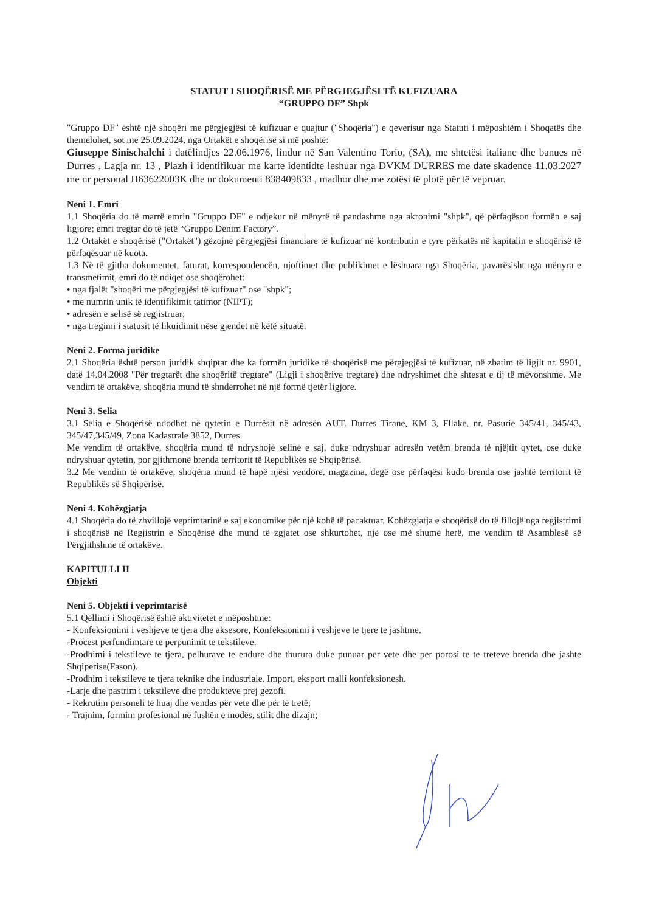STATUT I SHOQËRISË ME PËRGJEGJËSI TË KUFIZUARA
“GRUPPO DF” Shpk
"Gruppo DF" është një shoqëri me përgjegjësi të kufizuar e quajtur ("Shoqëria") e qeverisur nga Statuti i mëposhtëm i Shoqatës dhe themelohet, sot me 25.09.2024, nga Ortakët e shoqërisë si më poshtë:
Giuseppe Sinischalchi i datëlindjes 22.06.1976, lindur në San Valentino Torio, (SA), me shtetësi italiane dhe banues në Durres , Lagja nr. 13 , Plazh i identifikuar me karte identidte leshuar nga DVKM DURRES me date skadence 11.03.2027 me nr personal H63622003K dhe nr dokumenti 838409833 , madhor dhe me zotësi të plotë për të vepruar.
Neni 1. Emri
1.1 Shoqëria do të marrë emrin "Gruppo DF" e ndjekur në mënyrë të pandashme nga akronimi "shpk", që përfaqëson formën e saj ligjore; emri tregtar do të jetë “Gruppo Denim Factory”.
1.2 Ortakët e shoqërisë ("Ortakët") gëzojnë përgjegjësi financiare të kufizuar në kontributin e tyre përkatës në kapitalin e shoqërisë të përfaqësuar në kuota.
1.3 Në të gjitha dokumentet, faturat, korrespondencën, njoftimet dhe publikimet e lëshuara nga Shoqëria, pavarësisht nga mënyra e transmetimit, emri do të ndiqet ose shoqërohet:
• nga fjalët "shoqëri me përgjegjësi të kufizuar" ose "shpk";
• me numrin unik të identifikimit tatimor (NIPT);
• adresën e selisë së regjistruar;
• nga tregimi i statusit të likuidimit nëse gjendet në këtë situatë.
Neni 2. Forma juridike
2.1 Shoqëria është person juridik shqiptar dhe ka formën juridike të shoqërisë me përgjegjësi të kufizuar, në zbatim të ligjit nr. 9901, datë 14.04.2008 "Për tregtarët dhe shoqëritë tregtare" (Ligji i shoqërive tregtare) dhe ndryshimet dhe shtesat e tij të mëvonshme. Me vendim të ortakëve, shoqëria mund të shndërrohet në një formë tjetër ligjore.
Neni 3. Selia
3.1 Selia e Shoqërisë ndodhet në qytetin e Durrësit në adresën AUT. Durres Tirane, KM 3, Fllake, nr. Pasurie 345/41, 345/43, 345/47,345/49, Zona Kadastrale 3852, Durres.
Me vendim të ortakëve, shoqëria mund të ndryshojë selinë e saj, duke ndryshuar adresën vetëm brenda të njëjtit qytet, ose duke ndryshuar qytetin, por gjithmonë brenda territorit të Republikës së Shqipërisë.
3.2 Me vendim të ortakëve, shoqëria mund të hapë njësi vendore, magazina, degë ose përfaqësi kudo brenda ose jashtë territorit të Republikës së Shqipërisë.
Neni 4. Kohëzgjatja
4.1 Shoqëria do të zhvillojë veprimtarinë e saj ekonomike për një kohë të pacaktuar. Kohëzgjatja e shoqërisë do të fillojë nga regjistrimi i shoqërisë në Regjistrin e Shoqërisë dhe mund të zgjatet ose shkurtohet, një ose më shumë herë, me vendim të Asamblesë së Përgjithshme të ortakëve.
KAPITULLI II
Objekti
Neni 5. Objekti i veprimtarisë
5.1 Qëllimi i Shoqërisë është aktivitetet e mëposhtme:
- Konfeksionimi i veshjeve te tjera dhe aksesore, Konfeksionimi i veshjeve te tjere te jashtme.
-Procest perfundimtare te perpunimit te tekstileve.
-Prodhimi i tekstileve te tjera, pelhurave te endure dhe thurura duke punuar per vete dhe per porosi te te treteve brenda dhe jashte Shqiperise(Fason).
-Prodhim i tekstileve te tjera teknike dhe industriale. Import, eksport malli konfeksionesh.
-Larje dhe pastrim i tekstileve dhe produkteve prej gezofi.
- Rekrutim personeli të huaj dhe vendas për vete dhe për të tretë;
- Trajnim, formim profesional në fushën e modës, stilit dhe dizajn;